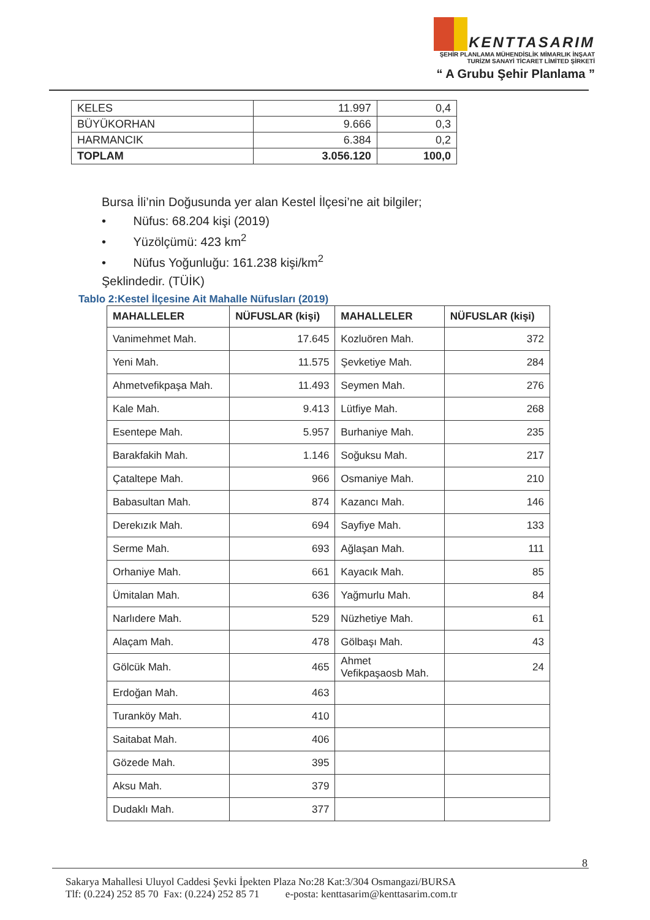KENTTASARIM
ŞEHİR PLANLAMA MÜHENDİSLİK MİMARLIK İNŞAAT
TURİZM SANAYİ TİCARET LİMİTED ŞİRKETİ
“ A Grubu Şehir Planlama ”
| KELES | 11.997 | 0,4 |
| BÜYÜKORHAN | 9.666 | 0,3 |
| HARMANCIK | 6.384 | 0,2 |
| TOPLAM | 3.056.120 | 100,0 |
Bursa İli’nin Doğusunda yer alan Kestel İlçesi’ne ait bilgiler;
• Nüfus: 68.204 kişi (2019)
• Yüzölçümü: 423 km<sup>2</sup>
• Nüfus Yoğunluğu: 161.238 kişi/km<sup>2</sup>
Şeklindedir. (TÜİK)
Tablo 2:Kestel İlçesine Ait Mahalle Nüfusları (2019)
| MAHALLELER | NÜFUSLAR (kişi) | MAHALLELER | NÜFUSLAR (kişi) |
| --- | --- | --- | --- |
| Vanimehmet Mah. | 17.645 | Kozluören Mah. | 372 |
| Yeni Mah. | 11.575 | Şevketiye Mah. | 284 |
| Ahmetvefikpaşa Mah. | 11.493 | Seymen Mah. | 276 |
| Kale Mah. | 9.413 | Lütfiye Mah. | 268 |
| Esentepe Mah. | 5.957 | Burhaniye Mah. | 235 |
| Barakfakih Mah. | 1.146 | Soğuksu Mah. | 217 |
| Çataltepe Mah. | 966 | Osmaniye Mah. | 210 |
| Babasultan Mah. | 874 | Kazancı Mah. | 146 |
| Derekızık Mah. | 694 | Sayfiye Mah. | 133 |
| Serme Mah. | 693 | Ağlaşan Mah. | 111 |
| Orhaniye Mah. | 661 | Kayacık Mah. | 85 |
| Ümitalan Mah. | 636 | Yağmurlu Mah. | 84 |
| Narlıdere Mah. | 529 | Nüzhetiye Mah. | 61 |
| Alaçam Mah. | 478 | Gölbaşı Mah. | 43 |
| Gölcük Mah. | 465 | Ahmet Vefikpaşaosb Mah. | 24 |
| Erdoğan Mah. | 463 | | |
| Turanköy Mah. | 410 | | |
| Saitabat Mah. | 406 | | |
| Gözede Mah. | 395 | | |
| Aksu Mah. | 379 | | |
| Dudaklı Mah. | 377 | | |
8
Sakarya Mahallesi Uluyol Caddesi Şevki İpekten Plaza No:28 Kat:3/304 Osmangazi/BURSA
Tlf: (0.224) 252 85 70 Fax: (0.224) 252 85 71 e-posta: kenttasarim@kenttasarim.com.tr